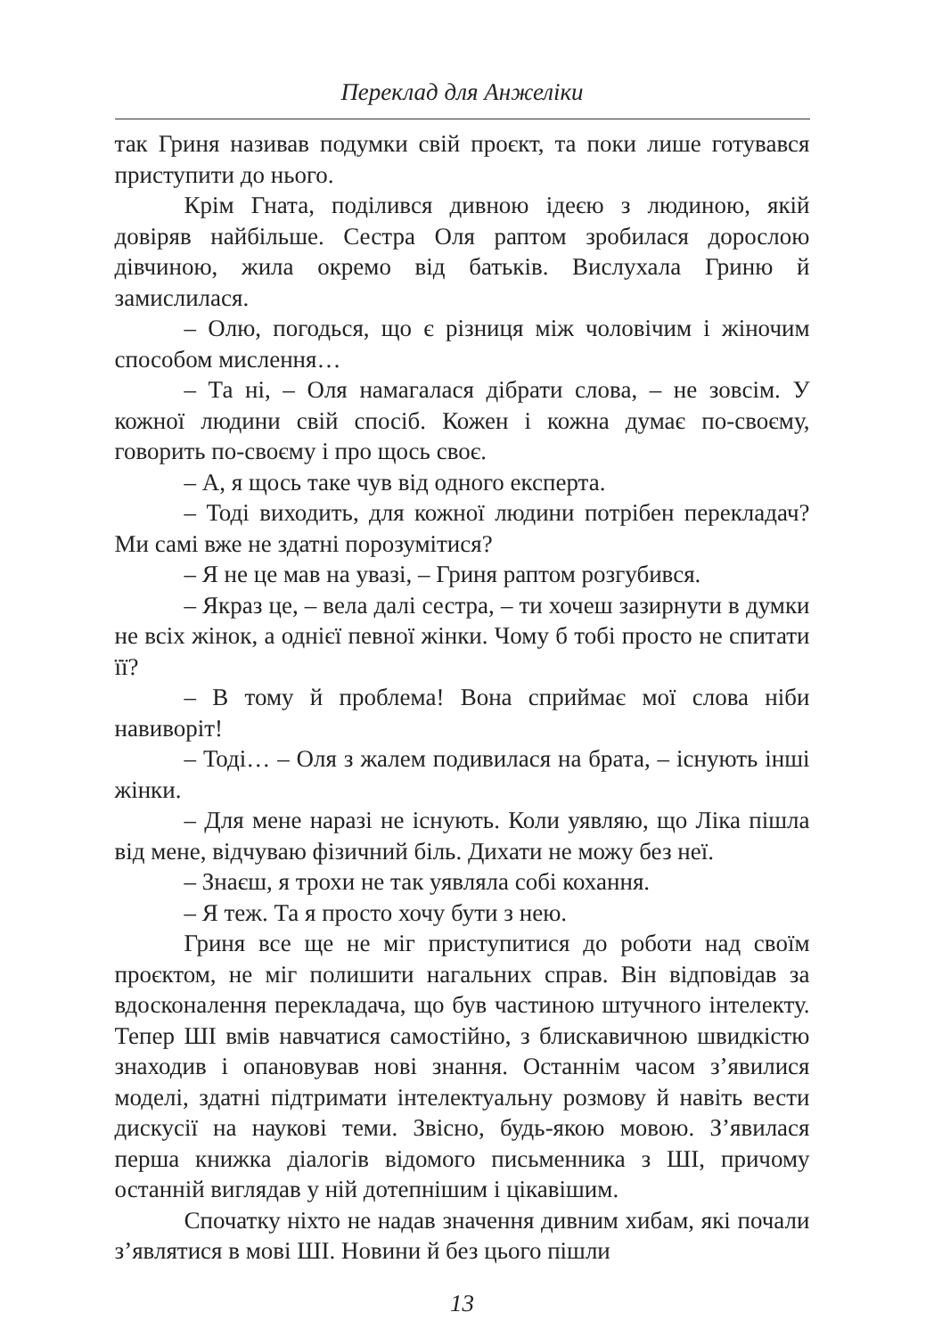Переклад для Анжеліки
так Гриня називав подумки свій проєкт, та поки лише готувався приступити до нього.
Крім Гната, поділився дивною ідеєю з людиною, якій довіряв найбільше. Сестра Оля раптом зробилася дорослою дівчиною, жила окремо від батьків. Вислухала Гриню й замислилася.
– Олю, погодься, що є різниця між чоловічим і жіночим способом мислення…
– Та ні, – Оля намагалася дібрати слова, – не зовсім. У кожної людини свій спосіб. Кожен і кожна думає по-своєму, говорить по-своєму і про щось своє.
– А, я щось таке чув від одного експерта.
– Тоді виходить, для кожної людини потрібен перекладач? Ми самі вже не здатні порозумітися?
– Я не це мав на увазі, – Гриня раптом розгубився.
– Якраз це, – вела далі сестра, – ти хочеш зазирнути в думки не всіх жінок, а однієї певної жінки. Чому б тобі просто не спитати її?
– В тому й проблема! Вона сприймає мої слова ніби навиворіт!
– Тоді… – Оля з жалем подивилася на брата, – існують інші жінки.
– Для мене наразі не існують. Коли уявляю, що Ліка пішла від мене, відчуваю фізичний біль. Дихати не можу без неї.
– Знаєш, я трохи не так уявляла собі кохання.
– Я теж. Та я просто хочу бути з нею.
Гриня все ще не міг приступитися до роботи над своїм проєктом, не міг полишити нагальних справ. Він відповідав за вдосконалення перекладача, що був частиною штучного інтелекту. Тепер ШІ вмів навчатися самостійно, з блискавичною швидкістю знаходив і опановував нові знання. Останнім часом з’явилися моделі, здатні підтримати інтелектуальну розмову й навіть вести дискусії на наукові теми. Звісно, будь-якою мовою. З’явилася перша книжка діалогів відомого письменника з ШІ, причому останній виглядав у ній дотепнішим і цікавішим.
Спочатку ніхто не надав значення дивним хибам, які почали з’являтися в мові ШІ. Новини й без цього пішли
13